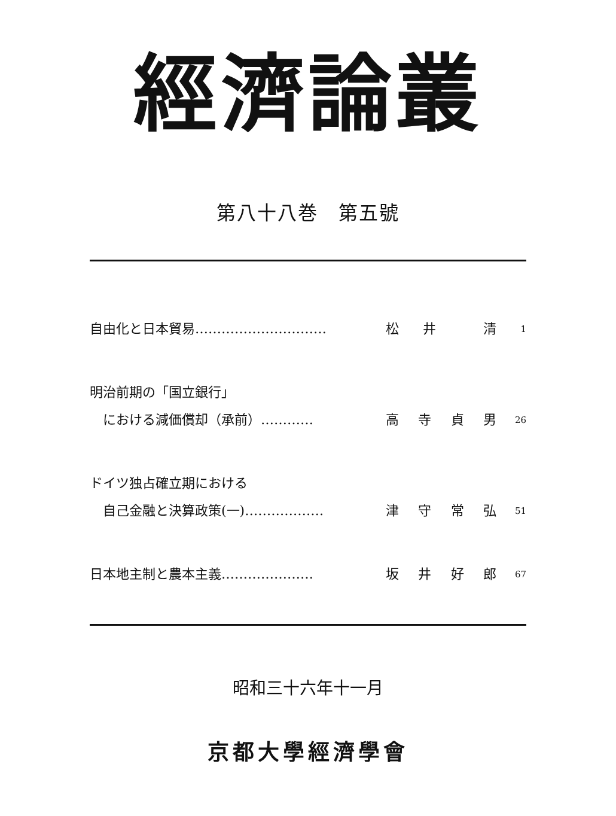經濟論叢
第八十八巻　第五號
自由化と日本貿易………………………… 松井 清
1
明治前期の「国立銀行」
　における減価償却（承前）…………
高寺貞男
26
ドイツ独占確立期における
　自己金融と決算政策(一)………………
津守常弘
51
日本地主制と農本主義………………… 坂井好郎
67
昭和三十六年十一月
京都大學經濟學會